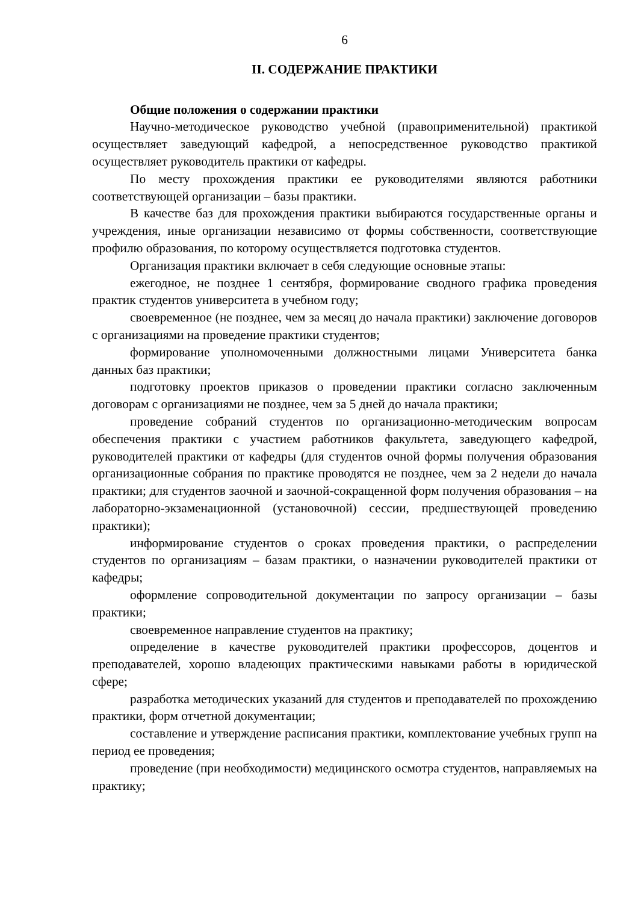6
II. СОДЕРЖАНИЕ ПРАКТИКИ
Общие положения о содержании практики
Научно-методическое руководство учебной (правоприменительной) практикой осуществляет заведующий кафедрой, а непосредственное руководство практикой осуществляет руководитель практики от кафедры.
По месту прохождения практики ее руководителями являются работники соответствующей организации – базы практики.
В качестве баз для прохождения практики выбираются государственные органы и учреждения, иные организации независимо от формы собственности, соответствующие профилю образования, по которому осуществляется подготовка студентов.
Организация практики включает в себя следующие основные этапы:
ежегодное, не позднее 1 сентября, формирование сводного графика проведения практик студентов университета в учебном году;
своевременное (не позднее, чем за месяц до начала практики) заключение договоров с организациями на проведение практики студентов;
формирование уполномоченными должностными лицами Университета банка данных баз практики;
подготовку проектов приказов о проведении практики согласно заключенным договорам с организациями не позднее, чем за 5 дней до начала практики;
проведение собраний студентов по организационно-методическим вопросам обеспечения практики с участием работников факультета, заведующего кафедрой, руководителей практики от кафедры (для студентов очной формы получения образования организационные собрания по практике проводятся не позднее, чем за 2 недели до начала практики; для студентов заочной и заочной-сокращенной форм получения образования – на лабораторно-экзаменационной (установочной) сессии, предшествующей проведению практики);
информирование студентов о сроках проведения практики, о распределении студентов по организациям – базам практики, о назначении руководителей практики от кафедры;
оформление сопроводительной документации по запросу организации – базы практики;
своевременное направление студентов на практику;
определение в качестве руководителей практики профессоров, доцентов и преподавателей, хорошо владеющих практическими навыками работы в юридической сфере;
разработка методических указаний для студентов и преподавателей по прохождению практики, форм отчетной документации;
составление и утверждение расписания практики, комплектование учебных групп на период ее проведения;
проведение (при необходимости) медицинского осмотра студентов, направляемых на практику;